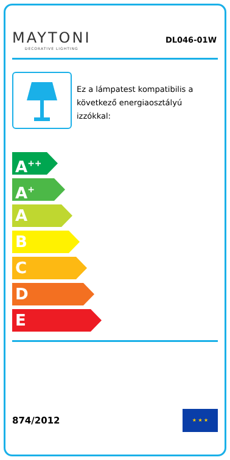MAYTONI
DECORATIVE LIGHTING
DL046-01W
Ez a lámpatest kompatibilis a következő energiaosztályú izzókkal:
A<sup>++</sup>
A<sup>+</sup>
A
B
C
D
E
874/2012
★ ★ ★